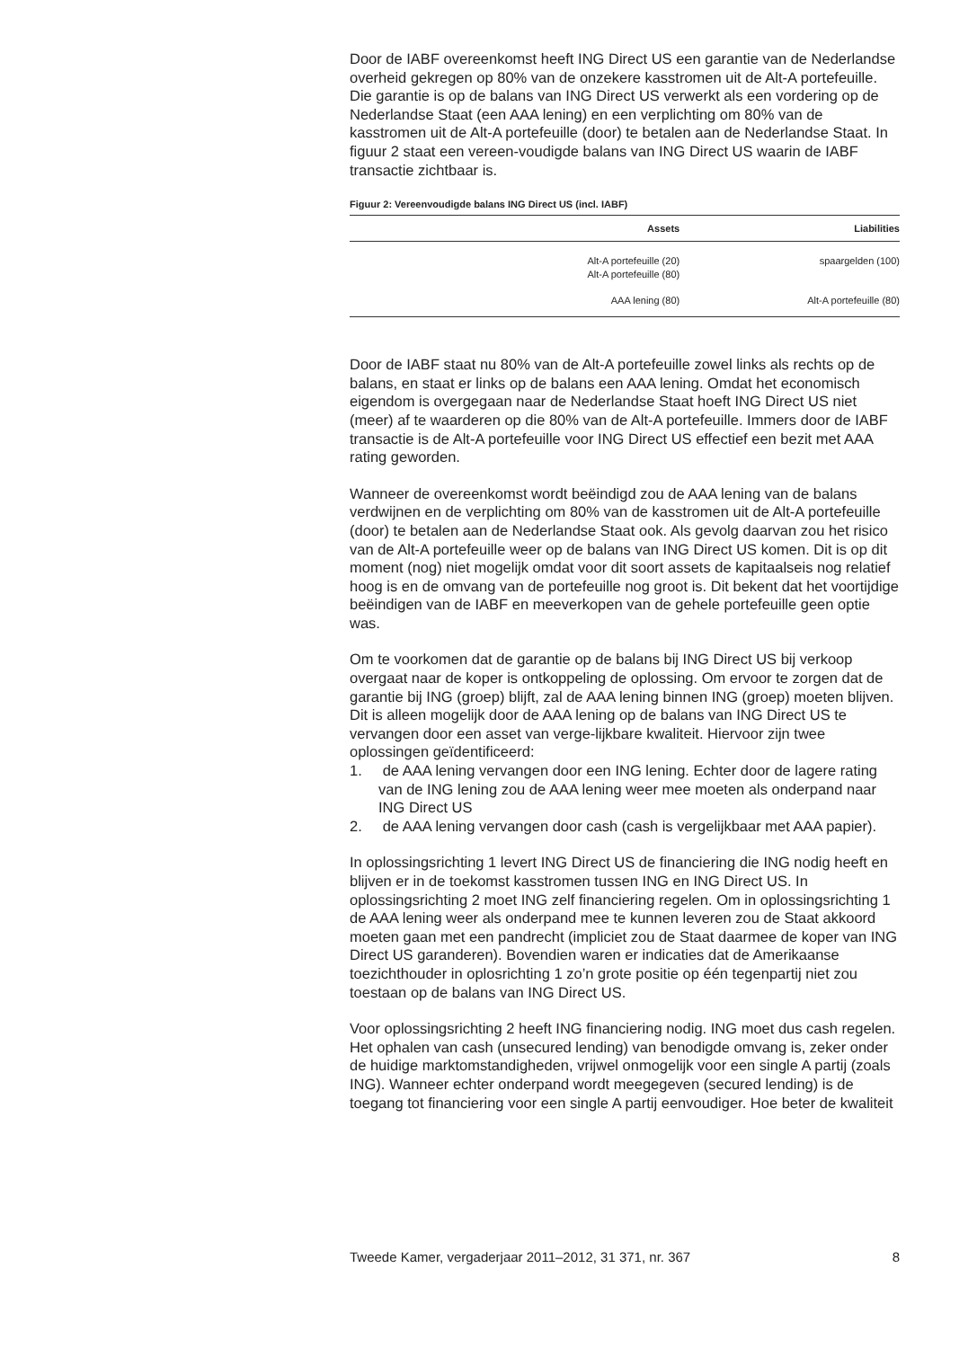Door de IABF overeenkomst heeft ING Direct US een garantie van de Nederlandse overheid gekregen op 80% van de onzekere kasstromen uit de Alt-A portefeuille. Die garantie is op de balans van ING Direct US verwerkt als een vordering op de Nederlandse Staat (een AAA lening) en een verplichting om 80% van de kasstromen uit de Alt-A portefeuille (door) te betalen aan de Nederlandse Staat. In figuur 2 staat een vereen-voudigde balans van ING Direct US waarin de IABF transactie zichtbaar is.
Figuur 2: Vereenvoudigde balans ING Direct US (incl. IABF)
| Assets | Liabilities |
| --- | --- |
| Alt-A portefeuille (20) Alt-A portefeuille (80) | spaargelden (100) |
| AAA lening (80) | Alt-A portefeuille (80) |
Door de IABF staat nu 80% van de Alt-A portefeuille zowel links als rechts op de balans, en staat er links op de balans een AAA lening. Omdat het economisch eigendom is overgegaan naar de Nederlandse Staat hoeft ING Direct US niet (meer) af te waarderen op die 80% van de Alt-A portefeuille. Immers door de IABF transactie is de Alt-A portefeuille voor ING Direct US effectief een bezit met AAA rating geworden.
Wanneer de overeenkomst wordt beëindigd zou de AAA lening van de balans verdwijnen en de verplichting om 80% van de kasstromen uit de Alt-A portefeuille (door) te betalen aan de Nederlandse Staat ook. Als gevolg daarvan zou het risico van de Alt-A portefeuille weer op de balans van ING Direct US komen. Dit is op dit moment (nog) niet mogelijk omdat voor dit soort assets de kapitaalseis nog relatief hoog is en de omvang van de portefeuille nog groot is. Dit bekent dat het voortijdige beëindigen van de IABF en meeverkopen van de gehele portefeuille geen optie was.
Om te voorkomen dat de garantie op de balans bij ING Direct US bij verkoop overgaat naar de koper is ontkoppeling de oplossing. Om ervoor te zorgen dat de garantie bij ING (groep) blijft, zal de AAA lening binnen ING (groep) moeten blijven. Dit is alleen mogelijk door de AAA lening op de balans van ING Direct US te vervangen door een asset van verge-lijkbare kwaliteit. Hiervoor zijn twee oplossingen geïdentificeerd:
1. de AAA lening vervangen door een ING lening. Echter door de lagere rating van de ING lening zou de AAA lening weer mee moeten als onderpand naar ING Direct US
2. de AAA lening vervangen door cash (cash is vergelijkbaar met AAA papier).
In oplossingsrichting 1 levert ING Direct US de financiering die ING nodig heeft en blijven er in de toekomst kasstromen tussen ING en ING Direct US. In oplossingsrichting 2 moet ING zelf financiering regelen. Om in oplossingsrichting 1 de AAA lening weer als onderpand mee te kunnen leveren zou de Staat akkoord moeten gaan met een pandrecht (impliciet zou de Staat daarmee de koper van ING Direct US garanderen). Bovendien waren er indicaties dat de Amerikaanse toezichthouder in oplosrichting 1 zo’n grote positie op één tegenpartij niet zou toestaan op de balans van ING Direct US.
Voor oplossingsrichting 2 heeft ING financiering nodig. ING moet dus cash regelen. Het ophalen van cash (unsecured lending) van benodigde omvang is, zeker onder de huidige marktomstandigheden, vrijwel onmogelijk voor een single A partij (zoals ING). Wanneer echter onderpand wordt meegegeven (secured lending) is de toegang tot financiering voor een single A partij eenvoudiger. Hoe beter de kwaliteit
Tweede Kamer, vergaderjaar 2011–2012, 31 371, nr. 367 8